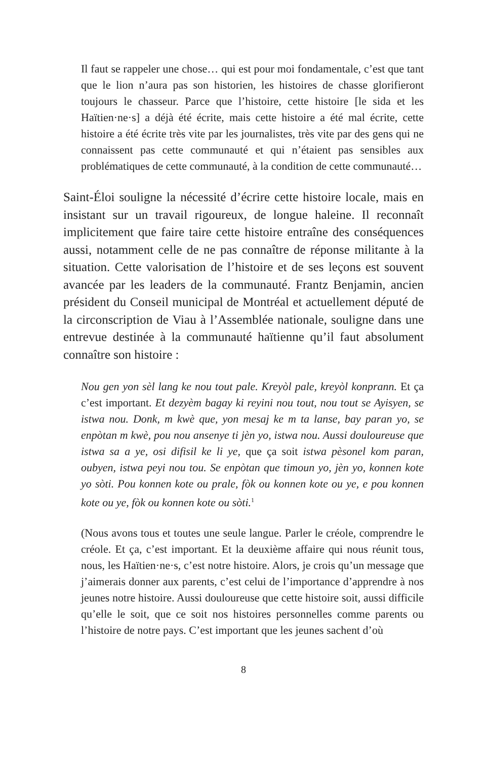Il faut se rappeler une chose… qui est pour moi fondamentale, c’est que tant que le lion n’aura pas son historien, les histoires de chasse glorifieront toujours le chasseur. Parce que l’histoire, cette histoire [le sida et les Haïtien·ne·s] a déjà été écrite, mais cette histoire a été mal écrite, cette histoire a été écrite très vite par les journalistes, très vite par des gens qui ne connaissent pas cette communauté et qui n’étaient pas sensibles aux problématiques de cette communauté, à la condition de cette communauté…
Saint-Éloi souligne la nécessité d’écrire cette histoire locale, mais en insistant sur un travail rigoureux, de longue haleine. Il reconnaît implicitement que faire taire cette histoire entraîne des conséquences aussi, notamment celle de ne pas connaître de réponse militante à la situation. Cette valorisation de l’histoire et de ses leçons est souvent avancée par les leaders de la communauté. Frantz Benjamin, ancien président du Conseil municipal de Montréal et actuellement député de la circonscription de Viau à l’Assemblée nationale, souligne dans une entrevue destinée à la communauté haïtienne qu’il faut absolument connaître son histoire :
Nou gen yon sèl lang ke nou tout pale. Kreyòl pale, kreyòl konprann. Et ça c’est important. Et dezyèm bagay ki reyini nou tout, nou tout se Ayisyen, se istwa nou. Donk, m kwè que, yon mesaj ke m ta lanse, bay paran yo, se enpòtan m kwè, pou nou ansenye ti jèn yo, istwa nou. Aussi douloureuse que istwa sa a ye, osi difisil ke li ye, que ça soit istwa pèsonel kom paran, oubyen, istwa peyi nou tou. Se enpòtan que timoun yo, jèn yo, konnen kote yo sòti. Pou konnen kote ou prale, fòk ou konnen kote ou ye, e pou konnen kote ou ye, fòk ou konnen kote ou sòti.<sup>1</sup>
(Nous avons tous et toutes une seule langue. Parler le créole, comprendre le créole. Et ça, c’est important. Et la deuxième affaire qui nous réunit tous, nous, les Haïtien·ne·s, c’est notre histoire. Alors, je crois qu’un message que j’aimerais donner aux parents, c’est celui de l’importance d’apprendre à nos jeunes notre histoire. Aussi douloureuse que cette histoire soit, aussi difficile qu’elle le soit, que ce soit nos histoires personnelles comme parents ou l’histoire de notre pays. C’est important que les jeunes sachent d’où
8